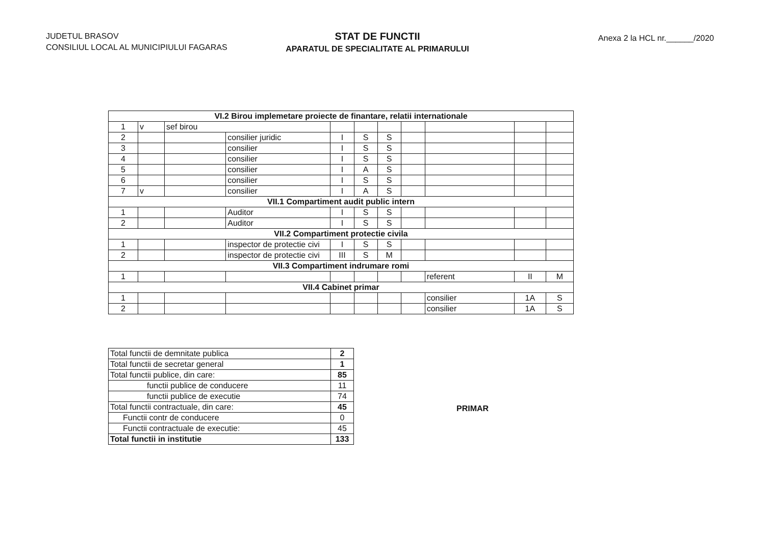JUDETUL BRASOV
CONSILIUL LOCAL AL MUNICIPIULUI FAGARAS
STAT DE FUNCTII
APARATUL DE SPECIALITATE AL PRIMARULUI
Anexa 2 la HCL nr.______/2020
| VI.2 Birou implemetare proiecte de finantare, relatii internationale | | | | | | | | | | |
| 1 | v | sef birou | | | | | | | | |
| 2 | | | consilier juridic | I | S | S | | | | |
| 3 | | | consilier | I | S | S | | | | |
| 4 | | | consilier | I | S | S | | | | |
| 5 | | | consilier | I | A | S | | | | |
| 6 | | | consilier | I | S | S | | | | |
| 7 | v | | consilier | I | A | S | | | | |
| VII.1 Compartiment audit public intern | | | | | | | | | | |
| 1 | | | Auditor | I | S | S | | | | |
| 2 | | | Auditor | I | S | S | | | | |
| VII.2 Compartiment protectie civila | | | | | | | | | | |
| 1 | | | inspector de protectie civi | I | S | S | | | | |
| 2 | | | inspector de protectie civi | III | S | M | | | | |
| VII.3 Compartiment indrumare romi | | | | | | | | | | |
| 1 | | | | | | | | referent | II | M |
| VII.4 Cabinet primar | | | | | | | | | | |
| 1 | | | | | | | | consilier | 1A | S |
| 2 | | | | | | | | consilier | 1A | S |
| Total functii de demnitate publica | 2 |
| Total functii de secretar general | 1 |
| Total functii publice, din care: | 85 |
| functii publice de conducere | 11 |
| functii publice de executie | 74 |
| Total functii contractuale, din care: | 45 |
| Functii contr de conducere | 0 |
| Functii contractuale de executie: | 45 |
| Total functii in institutie | 133 |
PRIMAR